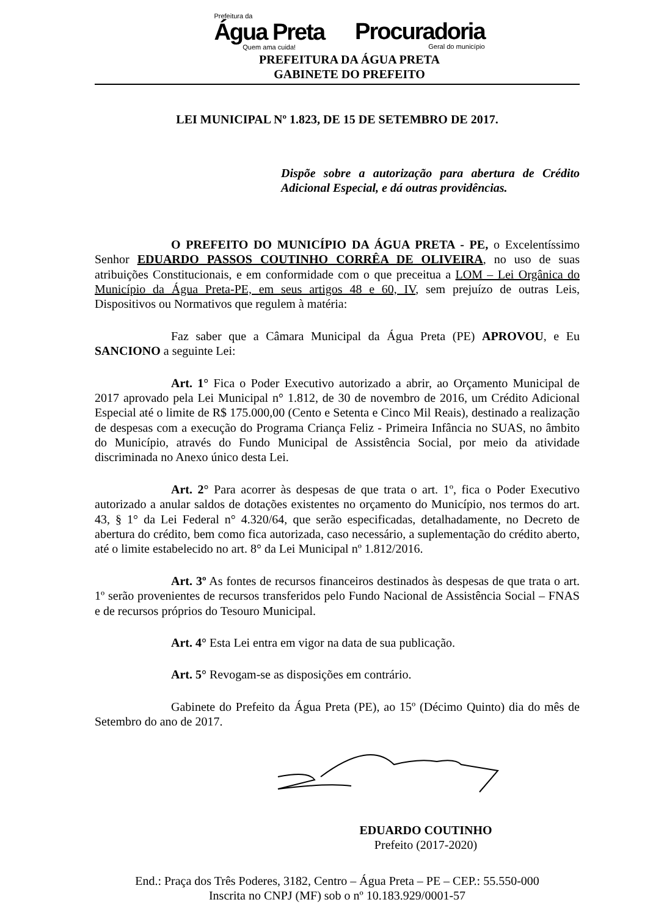Prefeitura da
Água Preta
Quem ama cuida!
Procuradoria
Geral do município
PREFEITURA DA ÁGUA PRETA
GABINETE DO PREFEITO
LEI MUNICIPAL Nº 1.823, DE 15 DE SETEMBRO DE 2017.
Dispõe sobre a autorização para abertura de Crédito Adicional Especial, e dá outras providências.
O PREFEITO DO MUNICÍPIO DA ÁGUA PRETA - PE, o Excelentíssimo Senhor EDUARDO PASSOS COUTINHO CORRÊA DE OLIVEIRA, no uso de suas atribuições Constitucionais, e em conformidade com o que preceitua a LOM – Lei Orgânica do Município da Água Preta-PE, em seus artigos 48 e 60, IV, sem prejuízo de outras Leis, Dispositivos ou Normativos que regulem à matéria:
Faz saber que a Câmara Municipal da Água Preta (PE) APROVOU, e Eu SANCIONO a seguinte Lei:
Art. 1° Fica o Poder Executivo autorizado a abrir, ao Orçamento Municipal de 2017 aprovado pela Lei Municipal n° 1.812, de 30 de novembro de 2016, um Crédito Adicional Especial até o limite de R$ 175.000,00 (Cento e Setenta e Cinco Mil Reais), destinado a realização de despesas com a execução do Programa Criança Feliz - Primeira Infância no SUAS, no âmbito do Município, através do Fundo Municipal de Assistência Social, por meio da atividade discriminada no Anexo único desta Lei.
Art. 2° Para acorrer às despesas de que trata o art. 1º, fica o Poder Executivo autorizado a anular saldos de dotações existentes no orçamento do Município, nos termos do art. 43, § 1° da Lei Federal n° 4.320/64, que serão especificadas, detalhadamente, no Decreto de abertura do crédito, bem como fica autorizada, caso necessário, a suplementação do crédito aberto, até o limite estabelecido no art. 8° da Lei Municipal nº 1.812/2016.
Art. 3º As fontes de recursos financeiros destinados às despesas de que trata o art. 1º serão provenientes de recursos transferidos pelo Fundo Nacional de Assistência Social – FNAS e de recursos próprios do Tesouro Municipal.
Art. 4° Esta Lei entra em vigor na data de sua publicação.
Art. 5° Revogam-se as disposições em contrário.
Gabinete do Prefeito da Água Preta (PE), ao 15º (Décimo Quinto) dia do mês de Setembro do ano de 2017.
EDUARDO COUTINHO
Prefeito (2017-2020)
End.: Praça dos Três Poderes, 3182, Centro – Água Preta – PE – CEP.: 55.550-000
Inscrita no CNPJ (MF) sob o nº 10.183.929/0001-57